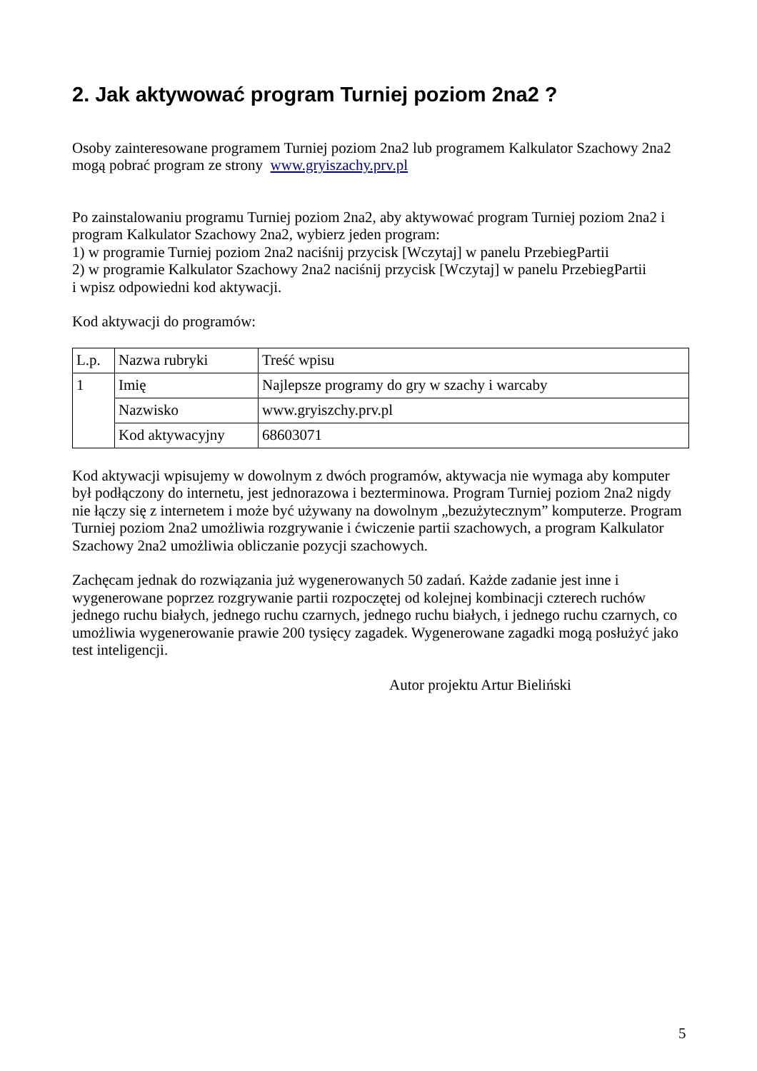2. Jak aktywować program Turniej poziom 2na2 ?
Osoby zainteresowane programem Turniej poziom 2na2 lub programem Kalkulator Szachowy 2na2 mogą pobrać program ze strony www.gryiszachy.prv.pl
Po zainstalowaniu programu Turniej poziom 2na2, aby aktywować program Turniej poziom 2na2 i program Kalkulator Szachowy 2na2, wybierz jeden program:
1) w programie Turniej poziom 2na2 naciśnij przycisk [Wczytaj] w panelu PrzebiegPartii
2) w programie Kalkulator Szachowy 2na2 naciśnij przycisk [Wczytaj] w panelu PrzebiegPartii
i wpisz odpowiedni kod aktywacji.
Kod aktywacji do programów:
| L.p. | Nazwa rubryki | Treść wpisu |
| 1 | Imię | Najlepsze programy do gry w szachy i warcaby |
| | Nazwisko | www.gryiszchy.prv.pl |
| | Kod aktywacyjny | 68603071 |
Kod aktywacji wpisujemy w dowolnym z dwóch programów, aktywacja nie wymaga aby komputer był podłączony do internetu, jest jednorazowa i bezterminowa. Program Turniej poziom 2na2 nigdy nie łączy się z internetem i może być używany na dowolnym „bezużytecznym” komputerze. Program Turniej poziom 2na2 umożliwia rozgrywanie i ćwiczenie partii szachowych, a program Kalkulator Szachowy 2na2 umożliwia obliczanie pozycji szachowych.
Zachęcam jednak do rozwiązania już wygenerowanych 50 zadań. Każde zadanie jest inne i wygenerowane poprzez rozgrywanie partii rozpoczętej od kolejnej kombinacji czterech ruchów jednego ruchu białych, jednego ruchu czarnych, jednego ruchu białych, i jednego ruchu czarnych, co umożliwia wygenerowanie prawie 200 tysięcy zagadek. Wygenerowane zagadki mogą posłużyć jako test inteligencji.
Autor projektu Artur Bieliński
5